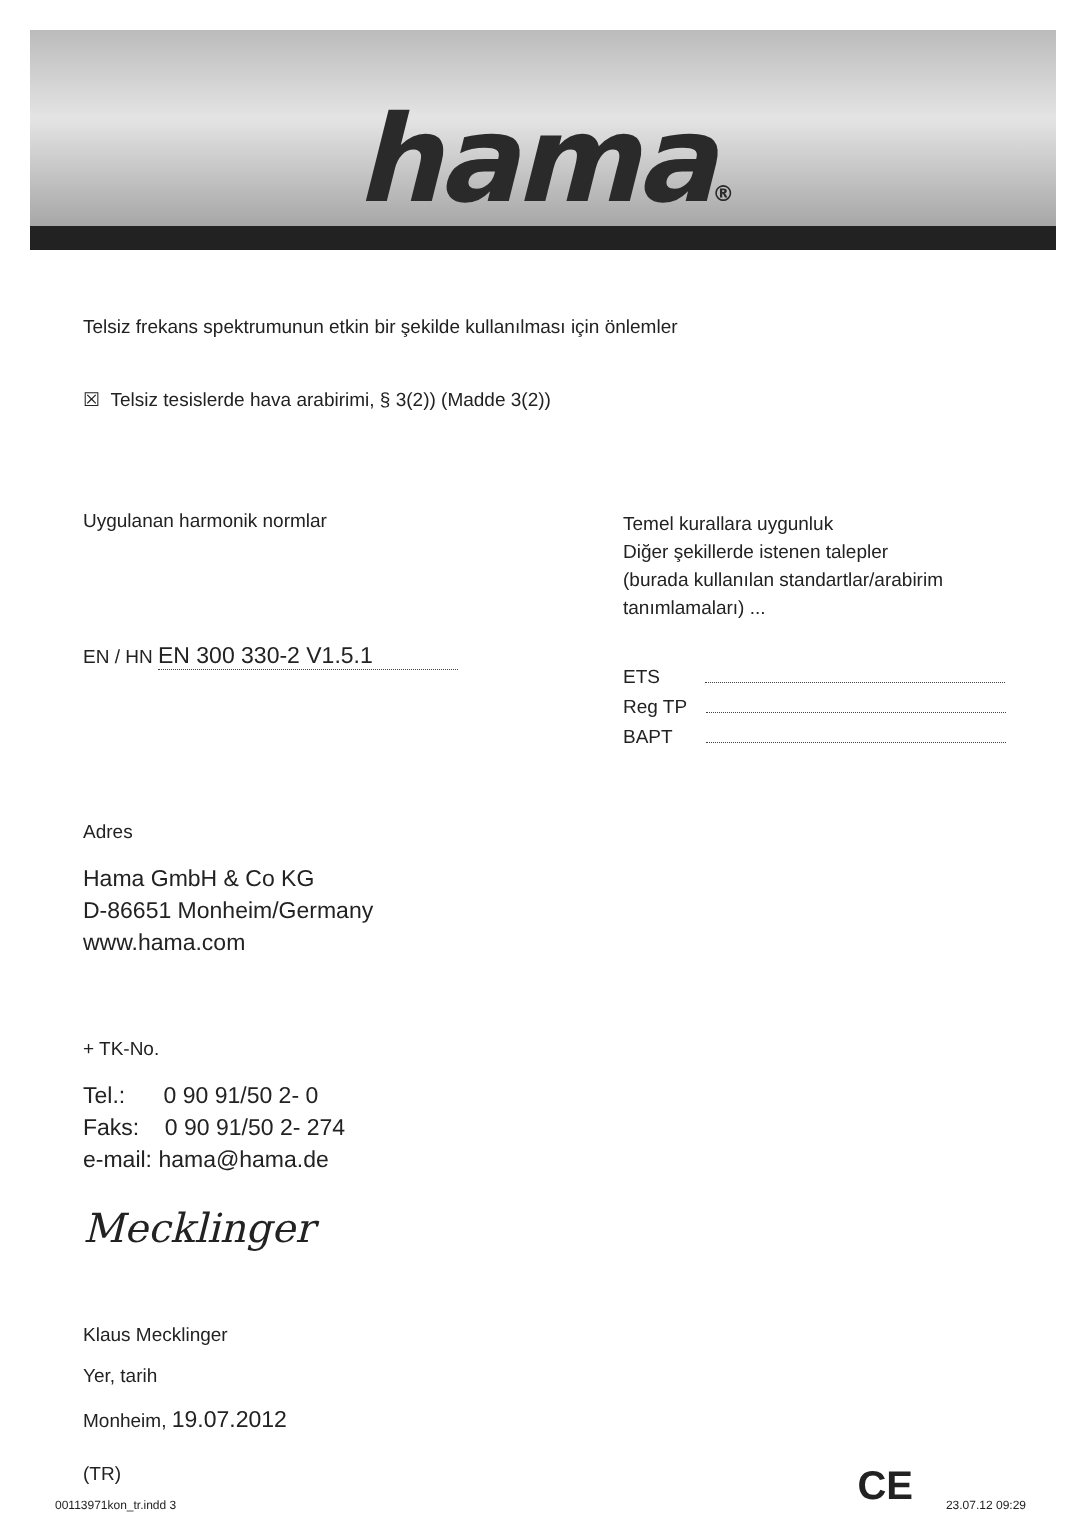hama®
Telsiz frekans spektrumunun etkin bir şekilde kullanılması için önlemler
☒ Telsiz tesislerde hava arabirimi, § 3(2)) (Madde 3(2))
Uygulanan harmonik normlar
EN / HN EN 300 330-2 V1.5.1
Temel kurallara uygunluk
Diğer şekillerde istenen talepler
(burada kullanılan standartlar/arabirim
tanımlamaları) ...
ETS
Reg TP
BAPT
Adres
Hama GmbH & Co KG
D-86651 Monheim/Germany
www.hama.com
+ TK-No.
Tel.: 0 90 91/50 2- 0
Faks: 0 90 91/50 2- 274
e-mail: hama@hama.de
Mecklinger
Klaus Mecklinger
Yer, tarih
Monheim, 19.07.2012
(TR) CE
00113971kon_tr.indd 3 23.07.12 09:29